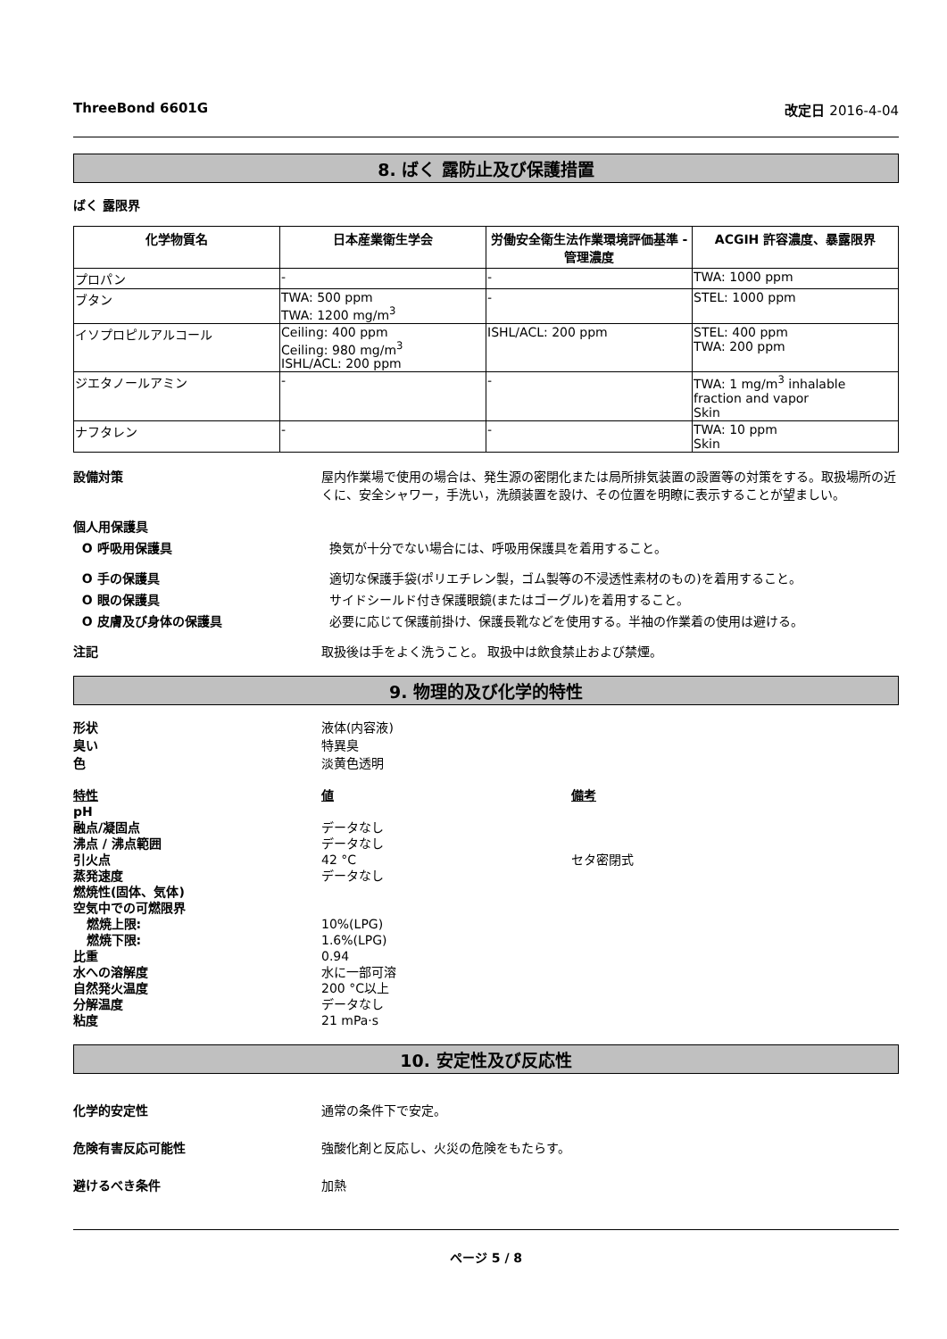ThreeBond 6601G 改定日 2016-4-04
8. ばく 露防止及び保護措置
ばく 露限界
| 化学物質名 | 日本産業衛生学会 | 労働安全衛生法作業環境評価基準 - 管理濃度 | ACGIH 許容濃度、暴露限界 |
| --- | --- | --- | --- |
| プロパン | - | - | TWA: 1000 ppm |
| ブタン | TWA: 500 ppm TWA: 1200 mg/m<sup>3</sup> | - | STEL: 1000 ppm |
| イソプロピルアルコール | Ceiling: 400 ppm Ceiling: 980 mg/m<sup>3</sup> ISHL/ACL: 200 ppm | ISHL/ACL: 200 ppm | STEL: 400 ppm TWA: 200 ppm |
| ジエタノールアミン | - | - | TWA: 1 mg/m<sup>3</sup> inhalable fraction and vapor Skin |
| ナフタレン | - | - | TWA: 10 ppm Skin |
設備対策 屋内作業場で使用の場合は、発生源の密閉化または局所排気装置の設置等の対策をする。取扱場所の近くに、安全シャワー，手洗い，洗顔装置を設け、その位置を明瞭に表示することが望ましい。
個人用保護具
O 呼吸用保護具 換気が十分でない場合には、呼吸用保護具を着用すること。
O 手の保護具 適切な保護手袋(ポリエチレン製，ゴム製等の不浸透性素材のもの)を着用すること。
O 眼の保護具 サイドシールド付き保護眼鏡(またはゴーグル)を着用すること。
O 皮膚及び身体の保護具 必要に応じて保護前掛け、保護長靴などを使用する。半袖の作業着の使用は避ける。
注記 取扱後は手をよく洗うこと。 取扱中は飲食禁止および禁煙。
9. 物理的及び化学的特性
形状
臭い
色
液体(内容液)
特異臭
淡黄色透明
特性
pH
融点/凝固点
沸点 / 沸点範囲
引火点
蒸発速度
燃焼性(固体、気体)
空気中での可燃限界
燃焼上限:
燃焼下限:
比重
水への溶解度
自然発火温度
分解温度
粘度
値
データなし
データなし
42 °C
データなし
10%(LPG)
1.6%(LPG)
0.94
水に一部可溶
200 °C以上
データなし
21 mPa·s
備考
セタ密閉式
10. 安定性及び反応性
化学的安定性 通常の条件下で安定。
危険有害反応可能性 強酸化剤と反応し、火災の危険をもたらす。
避けるべき条件 加熱
ページ 5 / 8